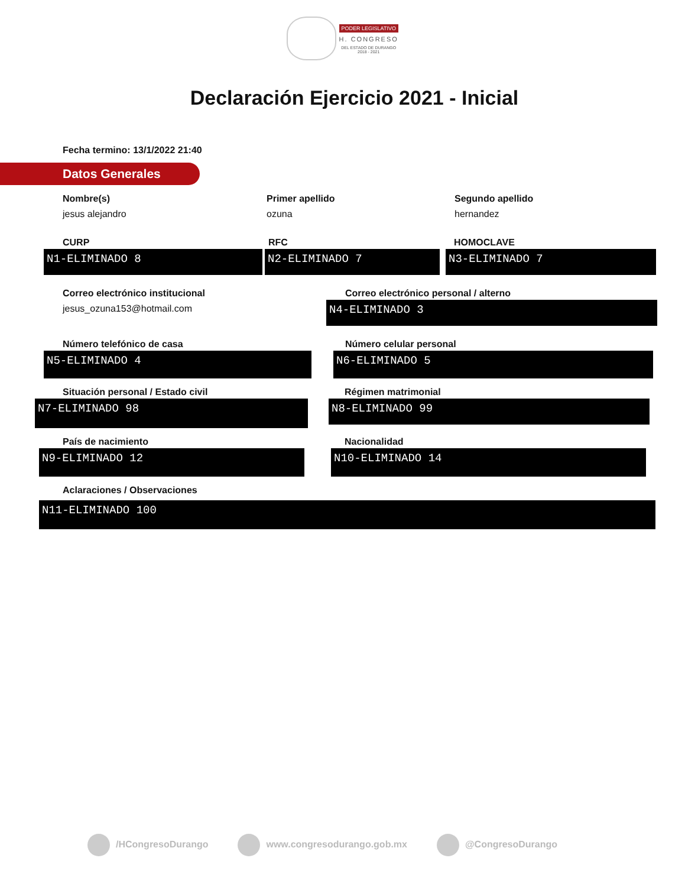PODER LEGISLATIVO
H. CONGRESO
DEL ESTADO DE DURANGO
2018 - 2021
Declaración Ejercicio 2021 - Inicial
Fecha termino: 13/1/2022 21:40
Datos Generales
Nombre(s)
jesus alejandro
Primer apellido
ozuna
Segundo apellido
hernandez
CURP
N1-ELIMINADO 8
RFC
N2-ELIMINADO 7
HOMOCLAVE
N3-ELIMINADO 7
Correo electrónico institucional
jesus_ozuna153@hotmail.com
Correo electrónico personal / alterno
N4-ELIMINADO 3
Número telefónico de casa
N5-ELIMINADO 4
Número celular personal
N6-ELIMINADO 5
Situación personal / Estado civil
N7-ELIMINADO 98
Régimen matrimonial
N8-ELIMINADO 99
País de nacimiento
N9-ELIMINADO 12
Nacionalidad
N10-ELIMINADO 14
Aclaraciones / Observaciones
N11-ELIMINADO 100
/HCongresoDurango www.congresodurango.gob.mx @CongresoDurango